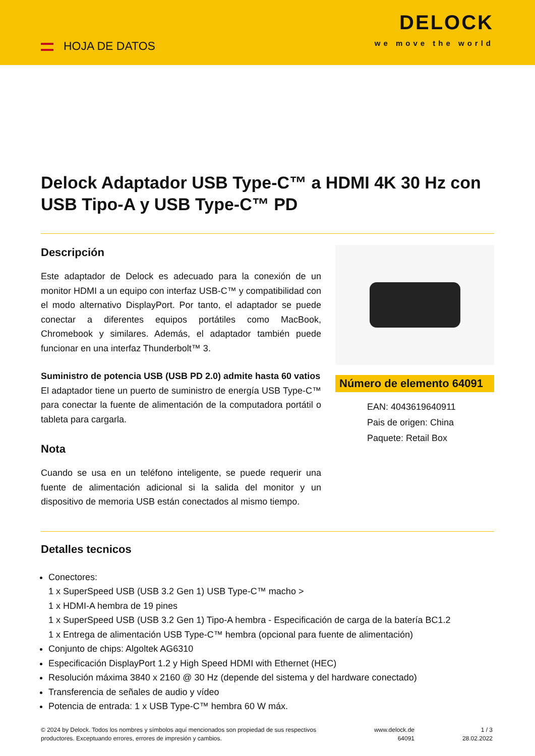HOJA DE DATOS
DELOCK
we move the world
Delock Adaptador USB Type-C™ a HDMI 4K 30 Hz con USB Tipo-A y USB Type-C™ PD
Descripción
Este adaptador de Delock es adecuado para la conexión de un monitor HDMI a un equipo con interfaz USB-C™ y compatibilidad con el modo alternativo DisplayPort. Por tanto, el adaptador se puede conectar a diferentes equipos portátiles como MacBook, Chromebook y similares. Además, el adaptador también puede funcionar en una interfaz Thunderbolt™ 3.
Suministro de potencia USB (USB PD 2.0) admite hasta 60 vatios
El adaptador tiene un puerto de suministro de energía USB Type-C™ para conectar la fuente de alimentación de la computadora portátil o tableta para cargarla.
Nota
Cuando se usa en un teléfono inteligente, se puede requerir una fuente de alimentación adicional si la salida del monitor y un dispositivo de memoria USB están conectados al mismo tiempo.
Número de elemento 64091
EAN: 4043619640911
Pais de origen: China
Paquete: Retail Box
Detalles tecnicos
Conectores:
1 x SuperSpeed USB (USB 3.2 Gen 1) USB Type-C™ macho >
1 x HDMI-A hembra de 19 pines
1 x SuperSpeed USB (USB 3.2 Gen 1) Tipo-A hembra - Especificación de carga de la batería BC1.2
1 x Entrega de alimentación USB Type-C™ hembra (opcional para fuente de alimentación)
Conjunto de chips: Algoltek AG6310
Especificación DisplayPort 1.2 y High Speed HDMI with Ethernet (HEC)
Resolución máxima 3840 x 2160 @ 30 Hz (depende del sistema y del hardware conectado)
Transferencia de señales de audio y vídeo
Potencia de entrada: 1 x USB Type-C™ hembra 60 W máx.
© 2024 by Delock. Todos los nombres y símbolos aquí mencionados son propiedad de sus respectivos productores. Exceptuando errores, errores de impresión y cambios.
www.delock.de
64091
1 / 3
28.02.2022